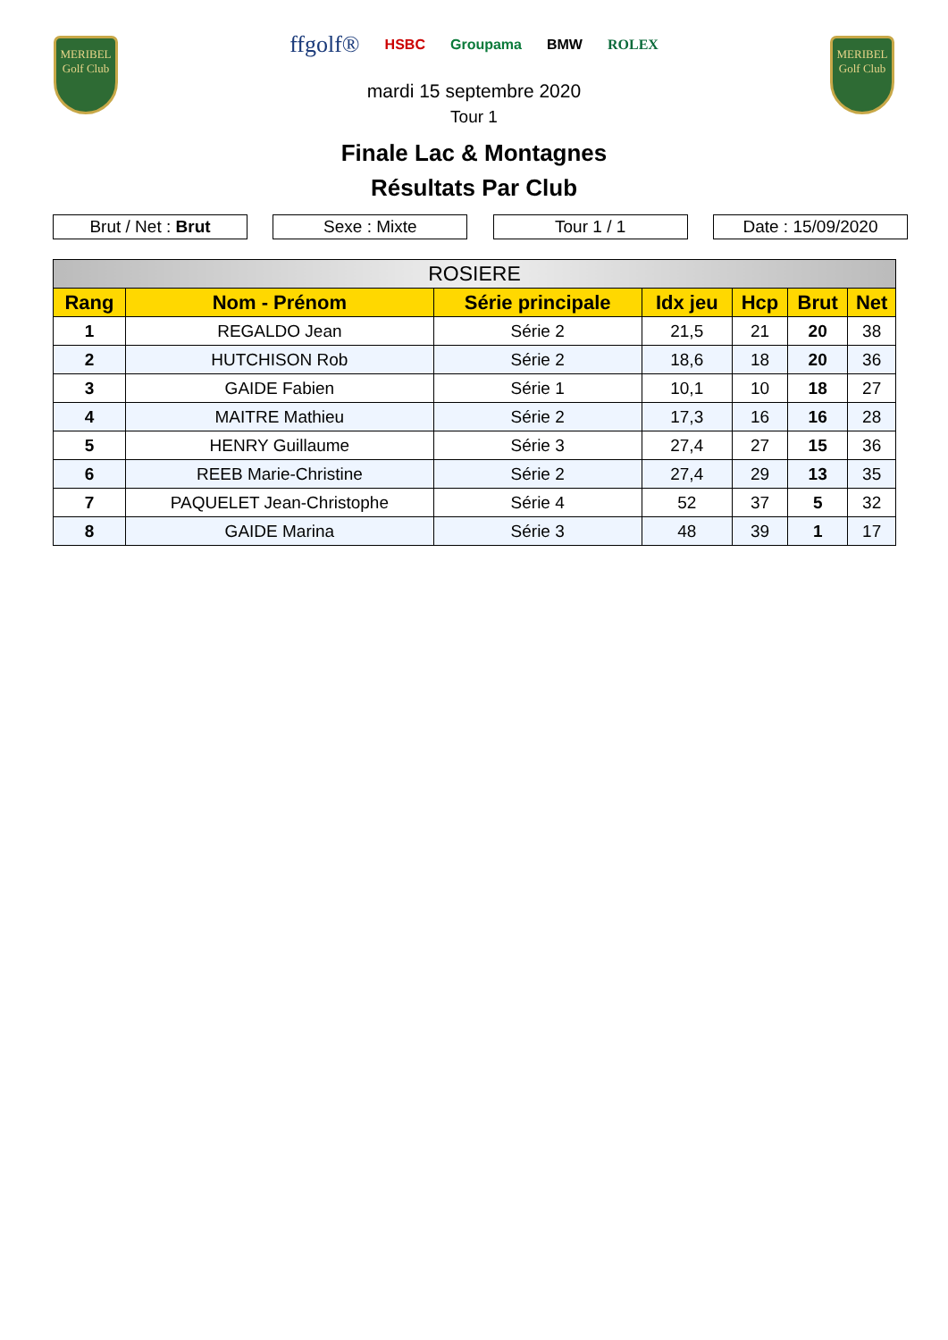MERIBEL
Golf Club
ffgolf® HSBC Groupama BMW ROLEX
mardi 15 septembre 2020
Tour 1
MERIBEL
Golf Club
Finale Lac & Montagnes
Résultats Par Club
Brut / Net : Brut Sexe : Mixte Tour 1 / 1 Date : 15/09/2020
| ROSIERE | | | | | | |
| --- | --- | --- | --- | --- | --- | --- |
| Rang | Nom - Prénom | Série principale | Idx jeu | Hcp | Brut | Net |
| 1 | REGALDO Jean | Série 2 | 21,5 | 21 | 20 | 38 |
| 2 | HUTCHISON Rob | Série 2 | 18,6 | 18 | 20 | 36 |
| 3 | GAIDE Fabien | Série 1 | 10,1 | 10 | 18 | 27 |
| 4 | MAITRE Mathieu | Série 2 | 17,3 | 16 | 16 | 28 |
| 5 | HENRY Guillaume | Série 3 | 27,4 | 27 | 15 | 36 |
| 6 | REEB Marie-Christine | Série 2 | 27,4 | 29 | 13 | 35 |
| 7 | PAQUELET Jean-Christophe | Série 4 | 52 | 37 | 5 | 32 |
| 8 | GAIDE Marina | Série 3 | 48 | 39 | 1 | 17 |